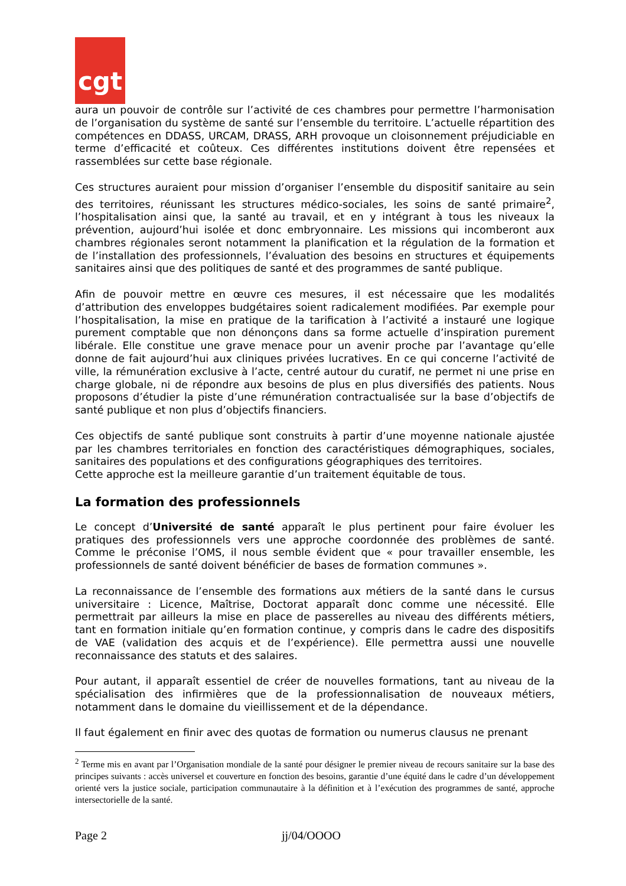cgt
aura un pouvoir de contrôle sur l’activité de ces chambres pour permettre l’harmonisation de l’organisation du système de santé sur l’ensemble du territoire. L’actuelle répartition des compétences en DDASS, URCAM, DRASS, ARH provoque un cloisonnement préjudiciable en terme d’efficacité et coûteux. Ces différentes institutions doivent être repensées et rassemblées sur cette base régionale.
Ces structures auraient pour mission d’organiser l’ensemble du dispositif sanitaire au sein des territoires, réunissant les structures médico-sociales, les soins de santé primaire<sup>2</sup>, l’hospitalisation ainsi que, la santé au travail, et en y intégrant à tous les niveaux la prévention, aujourd’hui isolée et donc embryonnaire. Les missions qui incomberont aux chambres régionales seront notamment la planification et la régulation de la formation et de l’installation des professionnels, l’évaluation des besoins en structures et équipements sanitaires ainsi que des politiques de santé et des programmes de santé publique.
Afin de pouvoir mettre en œuvre ces mesures, il est nécessaire que les modalités d’attribution des enveloppes budgétaires soient radicalement modifiées. Par exemple pour l’hospitalisation, la mise en pratique de la tarification à l’activité a instauré une logique purement comptable que non dénonçons dans sa forme actuelle d’inspiration purement libérale. Elle constitue une grave menace pour un avenir proche par l’avantage qu’elle donne de fait aujourd’hui aux cliniques privées lucratives. En ce qui concerne l’activité de ville, la rémunération exclusive à l’acte, centré autour du curatif, ne permet ni une prise en charge globale, ni de répondre aux besoins de plus en plus diversifiés des patients. Nous proposons d’étudier la piste d’une rémunération contractualisée sur la base d’objectifs de santé publique et non plus d’objectifs financiers.
Ces objectifs de santé publique sont construits à partir d’une moyenne nationale ajustée par les chambres territoriales en fonction des caractéristiques démographiques, sociales, sanitaires des populations et des configurations géographiques des territoires.
Cette approche est la meilleure garantie d’un traitement équitable de tous.
La formation des professionnels
Le concept d’Université de santé apparaît le plus pertinent pour faire évoluer les pratiques des professionnels vers une approche coordonnée des problèmes de santé. Comme le préconise l’OMS, il nous semble évident que « pour travailler ensemble, les professionnels de santé doivent bénéficier de bases de formation communes ».
La reconnaissance de l’ensemble des formations aux métiers de la santé dans le cursus universitaire : Licence, Maîtrise, Doctorat apparaît donc comme une nécessité. Elle permettrait par ailleurs la mise en place de passerelles au niveau des différents métiers, tant en formation initiale qu’en formation continue, y compris dans le cadre des dispositifs de VAE (validation des acquis et de l’expérience). Elle permettra aussi une nouvelle reconnaissance des statuts et des salaires.
Pour autant, il apparaît essentiel de créer de nouvelles formations, tant au niveau de la spécialisation des infirmières que de la professionnalisation de nouveaux métiers, notamment dans le domaine du vieillissement et de la dépendance.
Il faut également en finir avec des quotas de formation ou numerus clausus ne prenant
<sup>2</sup> Terme mis en avant par l’Organisation mondiale de la santé pour désigner le premier niveau de recours sanitaire sur la base des principes suivants : accès universel et couverture en fonction des besoins, garantie d’une équité dans le cadre d’un développement orienté vers la justice sociale, participation communautaire à la définition et à l’exécution des programmes de santé, approche intersectorielle de la santé.
Page 2 jj/04/OOOO